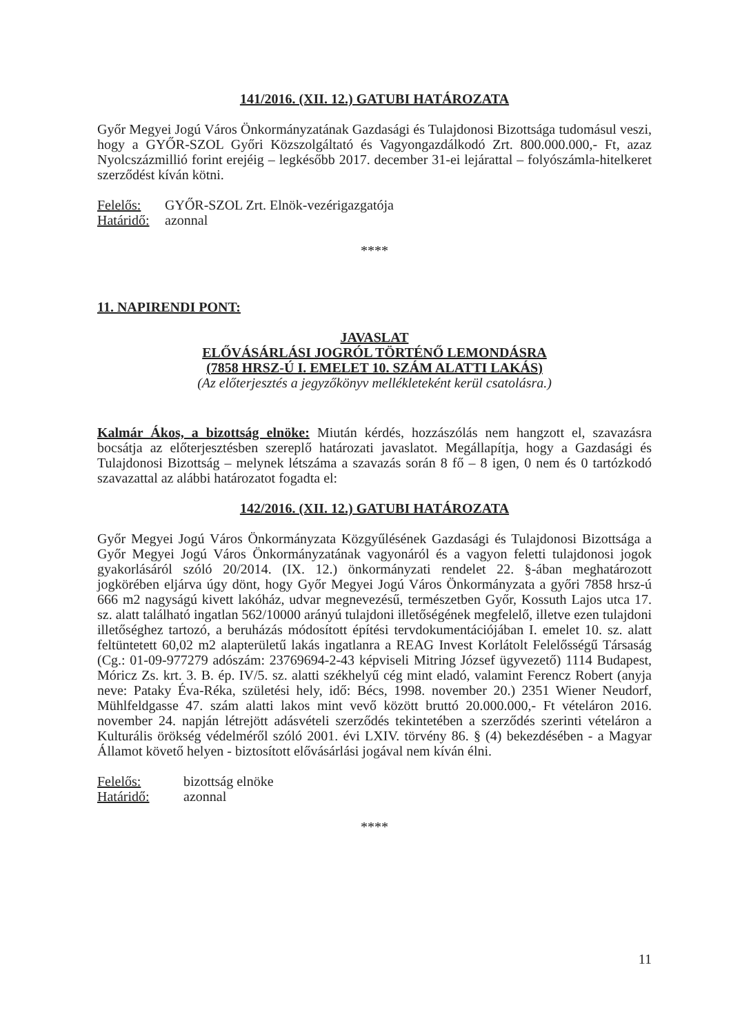141/2016. (XII. 12.) GATUBI HATÁROZATA
Győr Megyei Jogú Város Önkormányzatának Gazdasági és Tulajdonosi Bizottsága tudomásul veszi, hogy a GYŐR-SZOL Győri Közszolgáltató és Vagyongazdálkodó Zrt. 800.000.000,- Ft, azaz Nyolcszázmillió forint erejéig – legkésőbb 2017. december 31-ei lejárattal – folyószámla-hitelkeret szerződést kíván kötni.
Felelős: GYŐR-SZOL Zrt. Elnök-vezérigazgatója
Határidő: azonnal
****
11. NAPIRENDI PONT:
JAVASLAT
ELŐVÁSÁRLÁSI JOGRÓL TÖRTÉNŐ LEMONDÁSRA
(7858 HRSZ-Ú I. EMELET 10. SZÁM ALATTI LAKÁS)
(Az előterjesztés a jegyzőkönyv mellékleteként kerül csatolásra.)
Kalmár Ákos, a bizottság elnöke: Miután kérdés, hozzászólás nem hangzott el, szavazásra bocsátja az előterjesztésben szereplő határozati javaslatot. Megállapítja, hogy a Gazdasági és Tulajdonosi Bizottság – melynek létszáma a szavazás során 8 fő – 8 igen, 0 nem és 0 tartózkodó szavazattal az alábbi határozatot fogadta el:
142/2016. (XII. 12.) GATUBI HATÁROZATA
Győr Megyei Jogú Város Önkormányzata Közgyűlésének Gazdasági és Tulajdonosi Bizottsága a Győr Megyei Jogú Város Önkormányzatának vagyonáról és a vagyon feletti tulajdonosi jogok gyakorlásáról szóló 20/2014. (IX. 12.) önkormányzati rendelet 22. §-ában meghatározott jogkörében eljárva úgy dönt, hogy Győr Megyei Jogú Város Önkormányzata a győri 7858 hrsz-ú 666 m2 nagyságú kivett lakóház, udvar megnevezésű, természetben Győr, Kossuth Lajos utca 17. sz. alatt található ingatlan 562/10000 arányú tulajdoni illetőségének megfelelő, illetve ezen tulajdoni illetőséghez tartozó, a beruházás módosított építési tervdokumentációjában I. emelet 10. sz. alatt feltüntetett 60,02 m2 alapterületű lakás ingatlanra a REAG Invest Korlátolt Felelősségű Társaság (Cg.: 01-09-977279 adószám: 23769694-2-43 képviseli Mitring József ügyvezető) 1114 Budapest, Móricz Zs. krt. 3. B. ép. IV/5. sz. alatti székhelyű cég mint eladó, valamint Ferencz Robert (anyja neve: Pataky Éva-Réka, születési hely, idő: Bécs, 1998. november 20.) 2351 Wiener Neudorf, Mühlfeldgasse 47. szám alatti lakos mint vevő között bruttó 20.000.000,- Ft vételáron 2016. november 24. napján létrejött adásvételi szerződés tekintetében a szerződés szerinti vételáron a Kulturális örökség védelméről szóló 2001. évi LXIV. törvény 86. § (4) bekezdésében - a Magyar Államot követő helyen - biztosított elővásárlási jogával nem kíván élni.
Felelős: bizottság elnöke
Határidő: azonnal
****
11